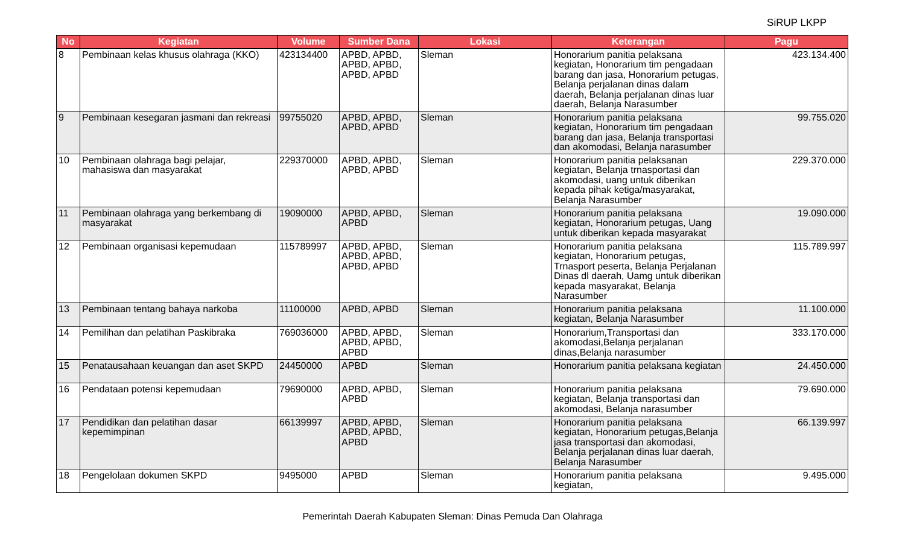SiRUP LKPP
| No | Kegiatan | Volume | Sumber Dana | Lokasi | Keterangan | Pagu |
| --- | --- | --- | --- | --- | --- | --- |
| 8 | Pembinaan kelas khusus olahraga (KKO) | 423134400 | APBD, APBD, APBD, APBD, APBD, APBD | Sleman | Honorarium panitia pelaksana kegiatan, Honorarium tim pengadaan barang dan jasa, Honorarium petugas, Belanja perjalanan dinas dalam daerah, Belanja perjalanan dinas luar daerah, Belanja Narasumber | 423.134.400 |
| 9 | Pembinaan kesegaran jasmani dan rekreasi | 99755020 | APBD, APBD, APBD, APBD | Sleman | Honorarium panitia pelaksana kegiatan, Honorarium tim pengadaan barang dan jasa, Belanja transportasi dan akomodasi, Belanja narasumber | 99.755.020 |
| 10 | Pembinaan olahraga bagi pelajar, mahasiswa dan masyarakat | 229370000 | APBD, APBD, APBD, APBD | Sleman | Honorarium panitia pelaksanan kegiatan, Belanja trnasportasi dan akomodasi, uang untuk diberikan kepada pihak ketiga/masyarakat, Belanja Narasumber | 229.370.000 |
| 11 | Pembinaan olahraga yang berkembang di masyarakat | 19090000 | APBD, APBD, APBD | Sleman | Honorarium panitia pelaksana kegiatan, Honorarium petugas, Uang untuk diberikan kepada masyarakat | 19.090.000 |
| 12 | Pembinaan organisasi kepemudaan | 115789997 | APBD, APBD, APBD, APBD, APBD, APBD | Sleman | Honorarium panitia pelaksana kegiatan, Honorarium petugas, Trnasport peserta, Belanja Perjalanan Dinas dl daerah, Uamg untuk diberikan kepada masyarakat, Belanja Narasumber | 115.789.997 |
| 13 | Pembinaan tentang bahaya narkoba | 11100000 | APBD, APBD | Sleman | Honorarium panitia pelaksana kegiatan, Belanja Narasumber | 11.100.000 |
| 14 | Pemilihan dan pelatihan Paskibraka | 769036000 | APBD, APBD, APBD, APBD, APBD | Sleman | Honorarium,Transportasi dan akomodasi,Belanja perjalanan dinas,Belanja narasumber | 333.170.000 |
| 15 | Penatausahaan keuangan dan aset SKPD | 24450000 | APBD | Sleman | Honorarium panitia pelaksana kegiatan | 24.450.000 |
| 16 | Pendataan potensi kepemudaan | 79690000 | APBD, APBD, APBD | Sleman | Honorarium panitia pelaksana kegiatan, Belanja transportasi dan akomodasi, Belanja narasumber | 79.690.000 |
| 17 | Pendidikan dan pelatihan dasar kepemimpinan | 66139997 | APBD, APBD, APBD, APBD, APBD | Sleman | Honorarium panitia pelaksana kegiatan, Honorarium petugas,Belanja jasa transportasi dan akomodasi, Belanja perjalanan dinas luar daerah, Belanja Narasumber | 66.139.997 |
| 18 | Pengelolaan dokumen SKPD | 9495000 | APBD | Sleman | Honorarium panitia pelaksana kegiatan, | 9.495.000 |
Pemerintah Daerah Kabupaten Sleman: Dinas Pemuda Dan Olahraga